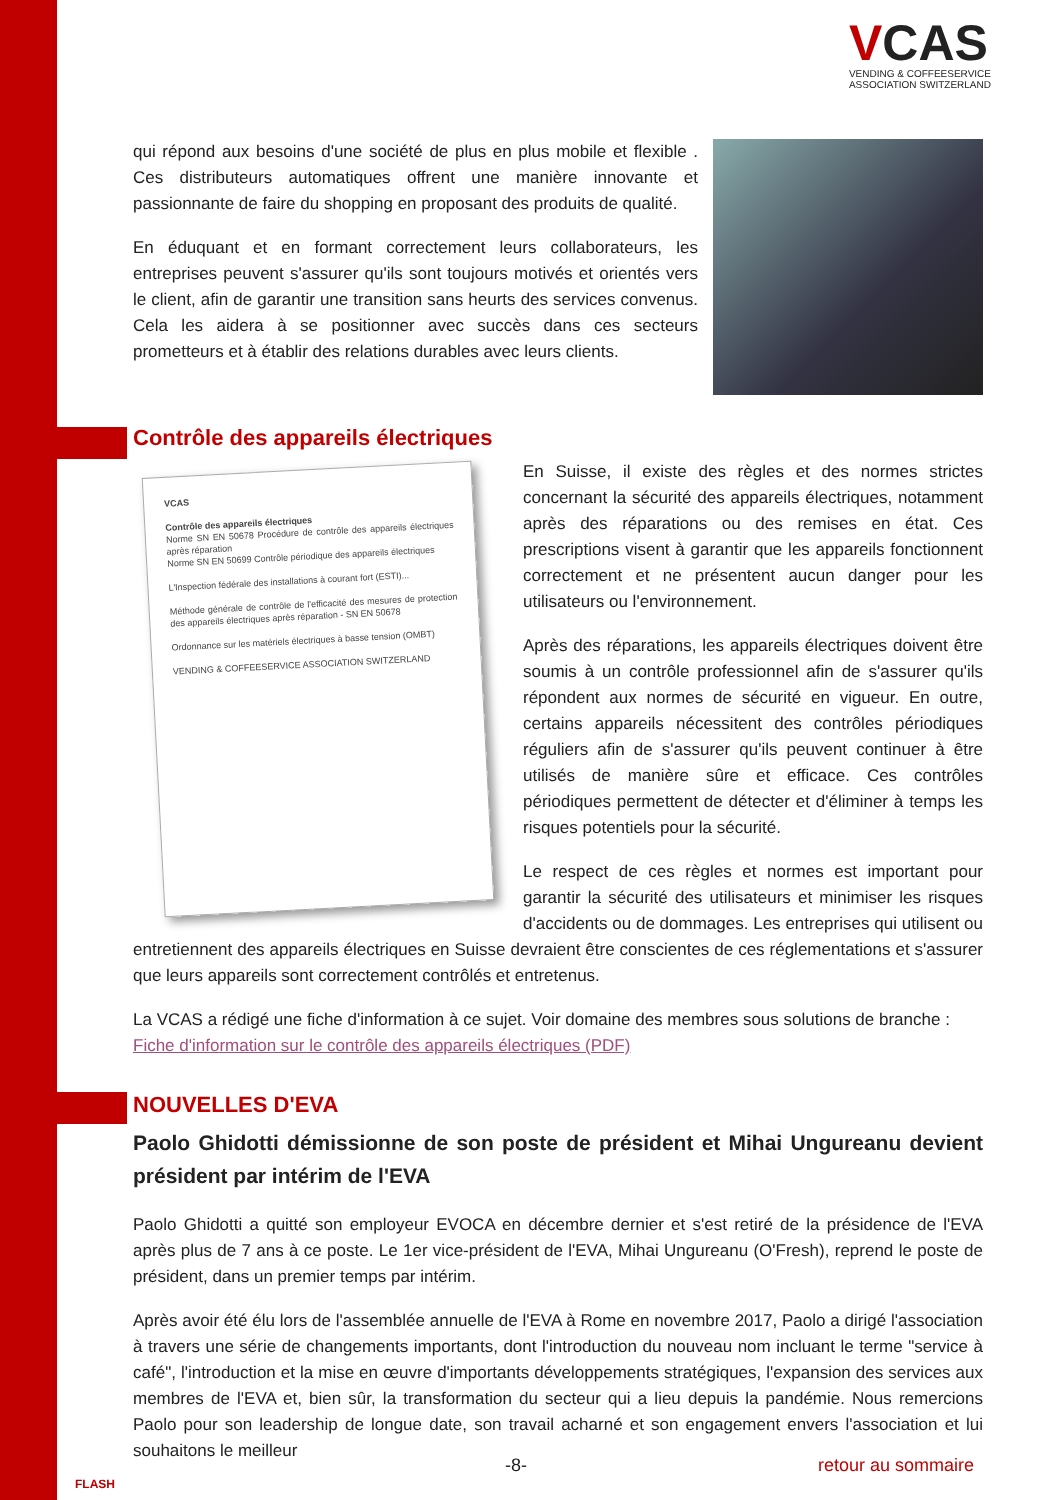VCAS
VENDING & COFFEESERVICE
ASSOCIATION SWITZERLAND
qui répond aux besoins d'une société de plus en plus mobile et flexible . Ces distributeurs automatiques offrent une manière innovante et passionnante de faire du shopping en proposant des produits de qualité.
En éduquant et en formant correctement leurs collaborateurs, les entreprises peuvent s'assurer qu'ils sont toujours motivés et orientés vers le client, afin de garantir une transition sans heurts des services convenus. Cela les aidera à se positionner avec succès dans ces secteurs prometteurs et à établir des relations durables avec leurs clients.
Contrôle des appareils électriques
VCAS
Contrôle des appareils électriques
Norme SN EN 50678 Procédure de contrôle des appareils électriques après réparation
Norme SN EN 50699 Contrôle périodique des appareils électriques
L'Inspection fédérale des installations à courant fort (ESTI)...
Méthode générale de contrôle de l'efficacité des mesures de protection des appareils électriques après réparation - SN EN 50678
Ordonnance sur les matériels électriques à basse tension (OMBT)
VENDING & COFFEESERVICE ASSOCIATION SWITZERLAND
En Suisse, il existe des règles et des normes strictes concernant la sécurité des appareils électriques, notamment après des réparations ou des remises en état. Ces prescriptions visent à garantir que les appareils fonctionnent correctement et ne présentent aucun danger pour les utilisateurs ou l'environnement.
Après des réparations, les appareils électriques doivent être soumis à un contrôle professionnel afin de s'assurer qu'ils répondent aux normes de sécurité en vigueur. En outre, certains appareils nécessitent des contrôles périodiques réguliers afin de s'assurer qu'ils peuvent continuer à être utilisés de manière sûre et efficace. Ces contrôles périodiques permettent de détecter et d'éliminer à temps les risques potentiels pour la sécurité.
Le respect de ces règles et normes est important pour garantir la sécurité des utilisateurs et minimiser les risques d'accidents ou de dommages. Les entreprises qui utilisent ou entretiennent des appareils électriques en Suisse devraient être conscientes de ces réglementations et s'assurer que leurs appareils sont correctement contrôlés et entretenus.
La VCAS a rédigé une fiche d'information à ce sujet. Voir domaine des membres sous solutions de branche : Fiche d'information sur le contrôle des appareils électriques (PDF)
NOUVELLES D'EVA
Paolo Ghidotti démissionne de son poste de président et Mihai Ungureanu devient président par intérim de l'EVA
Paolo Ghidotti a quitté son employeur EVOCA en décembre dernier et s'est retiré de la présidence de l'EVA après plus de 7 ans à ce poste. Le 1er vice-président de l'EVA, Mihai Ungureanu (O'Fresh), reprend le poste de président, dans un premier temps par intérim.
Après avoir été élu lors de l'assemblée annuelle de l'EVA à Rome en novembre 2017, Paolo a dirigé l'association à travers une série de changements importants, dont l'introduction du nouveau nom incluant le terme "service à café", l'introduction et la mise en œuvre d'importants développements stratégiques, l'expansion des services aux membres de l'EVA et, bien sûr, la transformation du secteur qui a lieu depuis la pandémie. Nous remercions Paolo pour son leadership de longue date, son travail acharné et son engagement envers l'association et lui souhaitons le meilleur
FLASH
-8- retour au sommaire